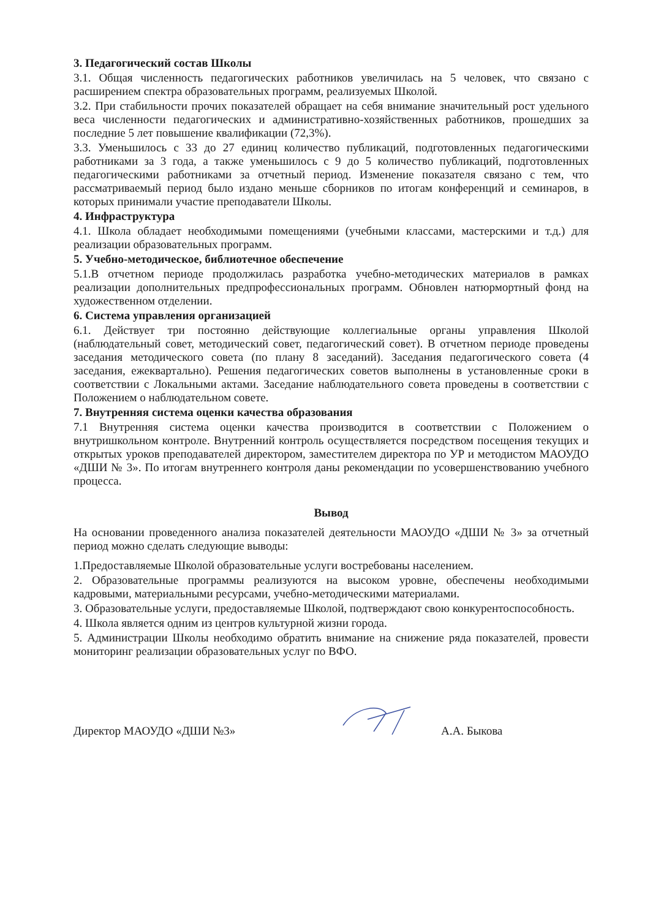3. Педагогический состав Школы
3.1. Общая численность педагогических работников увеличилась на 5 человек, что связано с расширением спектра образовательных программ, реализуемых Школой.
3.2. При стабильности прочих показателей обращает на себя внимание значительный рост удельного веса численности педагогических и административно-хозяйственных работников, прошедших за последние 5 лет повышение квалификации (72,3%).
3.3. Уменьшилось с 33 до 27 единиц количество публикаций, подготовленных педагогическими работниками за 3 года, а также уменьшилось с 9 до 5 количество публикаций, подготовленных педагогическими работниками за отчетный период. Изменение показателя связано с тем, что рассматриваемый период было издано меньше сборников по итогам конференций и семинаров, в которых принимали участие преподаватели Школы.
4. Инфраструктура
4.1. Школа обладает необходимыми помещениями (учебными классами, мастерскими и т.д.) для реализации образовательных программ.
5. Учебно-методическое, библиотечное обеспечение
5.1.В отчетном периоде продолжилась разработка учебно-методических материалов в рамках реализации дополнительных предпрофессиональных программ. Обновлен натюрмортный фонд на художественном отделении.
6. Система управления организацией
6.1. Действует три постоянно действующие коллегиальные органы управления Школой (наблюдательный совет, методический совет, педагогический совет). В отчетном периоде проведены заседания методического совета (по плану 8 заседаний). Заседания педагогического совета (4 заседания, ежеквартально). Решения педагогических советов выполнены в установленные сроки в соответствии с Локальными актами. Заседание наблюдательного совета проведены в соответствии с Положением о наблюдательном совете.
7. Внутренняя система оценки качества образования
7.1 Внутренняя система оценки качества производится в соответствии с Положением о внутришкольном контроле. Внутренний контроль осуществляется посредством посещения текущих и открытых уроков преподавателей директором, заместителем директора по УР и методистом МАОУДО «ДШИ № 3». По итогам внутреннего контроля даны рекомендации по усовершенствованию учебного процесса.
Вывод
На основании проведенного анализа показателей деятельности МАОУДО «ДШИ № 3» за отчетный период можно сделать следующие выводы:
1.Предоставляемые Школой образовательные услуги востребованы населением.
2. Образовательные программы реализуются на высоком уровне, обеспечены необходимыми кадровыми, материальными ресурсами, учебно-методическими материалами.
3. Образовательные услуги, предоставляемые Школой, подтверждают свою конкурентоспособность.
4. Школа является одним из центров культурной жизни города.
5. Администрации Школы необходимо обратить внимание на снижение ряда показателей, провести мониторинг реализации образовательных услуг по ВФО.
Директор МАОУДО «ДШИ №3» А.А. Быкова